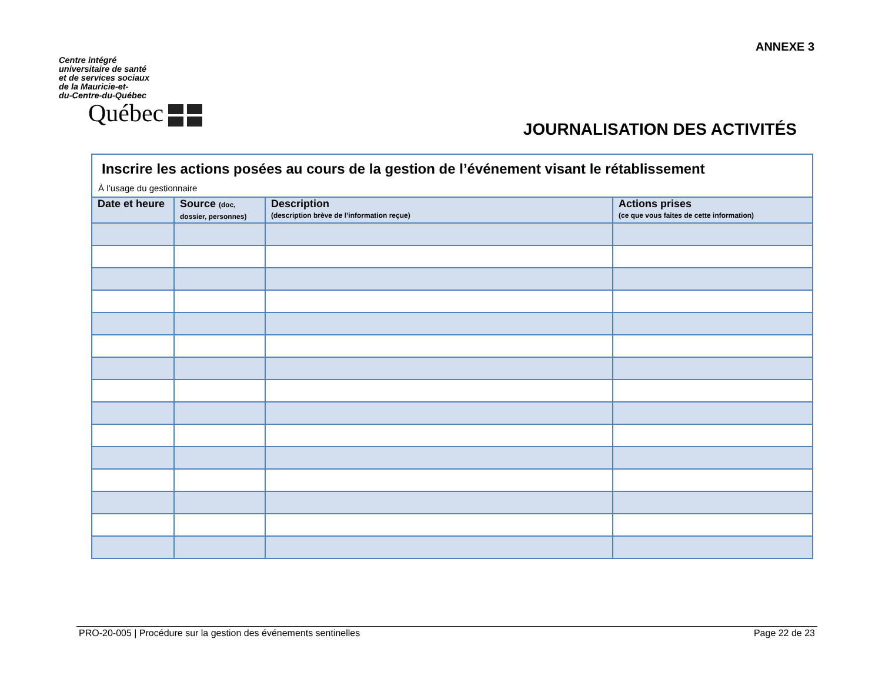ANNEXE 3
Centre intégré
universitaire de santé
et de services sociaux
de la Mauricie-et-
du-Centre-du-Québec
Québec
JOURNALISATION DES ACTIVITÉS
Inscrire les actions posées au cours de la gestion de l’événement visant le rétablissement
À l’usage du gestionnaire
| Date et heure | Source (doc, dossier, personnes) | Description (description brève de l’information reçue) | Actions prises (ce que vous faites de cette information) |
| --- | --- | --- | --- |
PRO-20-005 | Procédure sur la gestion des événements sentinelles Page 22 de 23